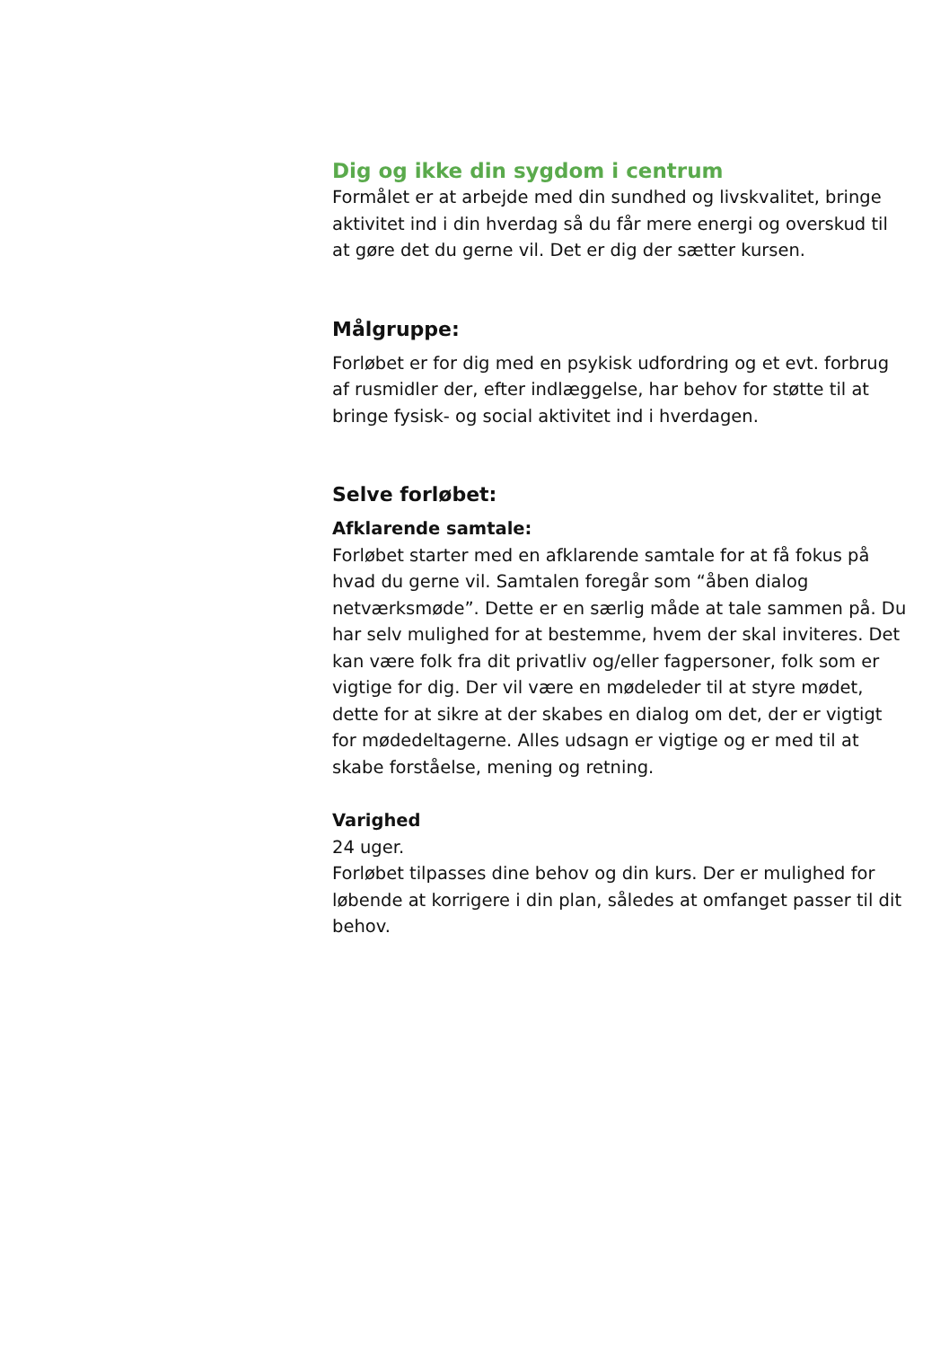Dig og ikke din sygdom i centrum
Formålet er at arbejde med din sundhed og livskvalitet, bringe aktivitet ind i din hverdag så du får mere energi og overskud til at gøre det du gerne vil. Det er dig der sætter kursen.
Målgruppe:
Forløbet er for dig med en psykisk udfordring og et evt. forbrug af rusmidler der, efter indlæggelse, har behov for støtte til at bringe fysisk- og social aktivitet ind i hverdagen.
Selve forløbet:
Afklarende samtale:
Forløbet starter med en afklarende samtale for at få fokus på hvad du gerne vil. Samtalen foregår som “åben dialog netværksmøde”. Dette er en særlig måde at tale sammen på. Du har selv mulighed for at bestemme, hvem der skal inviteres. Det kan være folk fra dit privatliv og/eller fagpersoner, folk som er vigtige for dig. Der vil være en mødeleder til at styre mødet, dette for at sikre at der skabes en dialog om det, der er vigtigt for mødedeltagerne. Alles udsagn er vigtige og er med til at skabe forståelse, mening og retning.
Varighed
24 uger.
Forløbet tilpasses dine behov og din kurs. Der er mulighed for løbende at korrigere i din plan, således at omfanget passer til dit behov.